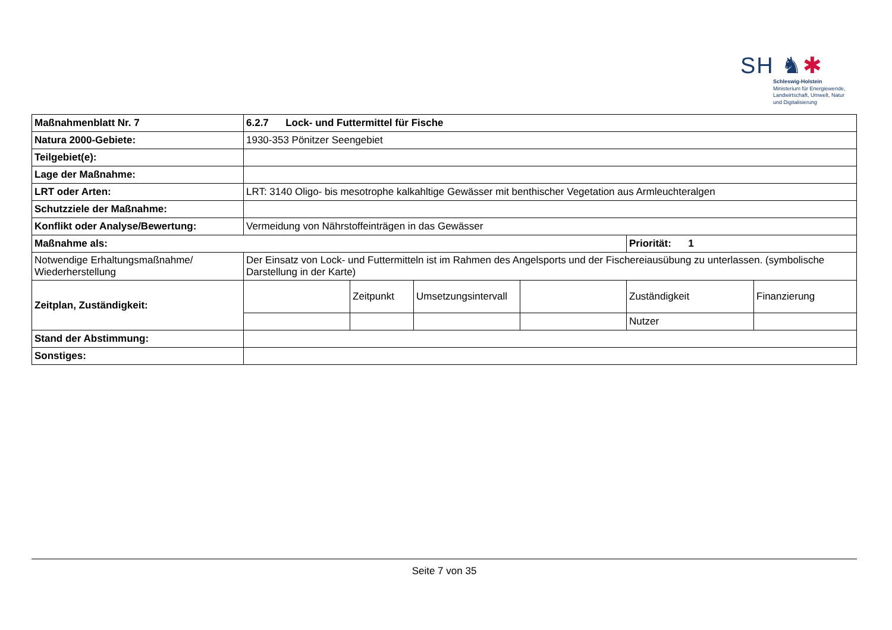SH ♞✱
Schleswig-Holstein
Ministerium für Energiewende,
Landwirtschaft, Umwelt, Natur
und Digitalisierung
| Maßnahmenblatt Nr. 7 | 6.2.7 Lock- und Futtermittel für Fische | | | | | |
| Natura 2000-Gebiete: | 1930-353 Pönitzer Seengebiet | | | | | |
| Teilgebiet(e): | | | | | | |
| Lage der Maßnahme: | | | | | | |
| LRT oder Arten: | LRT: 3140 Oligo- bis mesotrophe kalkahltige Gewässer mit benthischer Vegetation aus Armleuchteralgen | | | | | |
| Schutzziele der Maßnahme: | | | | | | |
| Konflikt oder Analyse/Bewertung: | Vermeidung von Nährstoffeinträgen in das Gewässer | | | | | |
| Maßnahme als: | | | | | Priorität: 1 | |
| Notwendige Erhaltungsmaßnahme/ Wiederherstellung | Der Einsatz von Lock- und Futtermitteln ist im Rahmen des Angelsports und der Fischereiausübung zu unterlassen. (symbolische Darstellung in der Karte) | | | | | |
| Zeitplan, Zuständigkeit: | | Zeitpunkt | Umsetzungsintervall | | Zuständigkeit | Finanzierung |
| | | | | | Nutzer | |
| Stand der Abstimmung: | | | | | | |
| Sonstiges: | | | | | | |
Seite 7 von 35